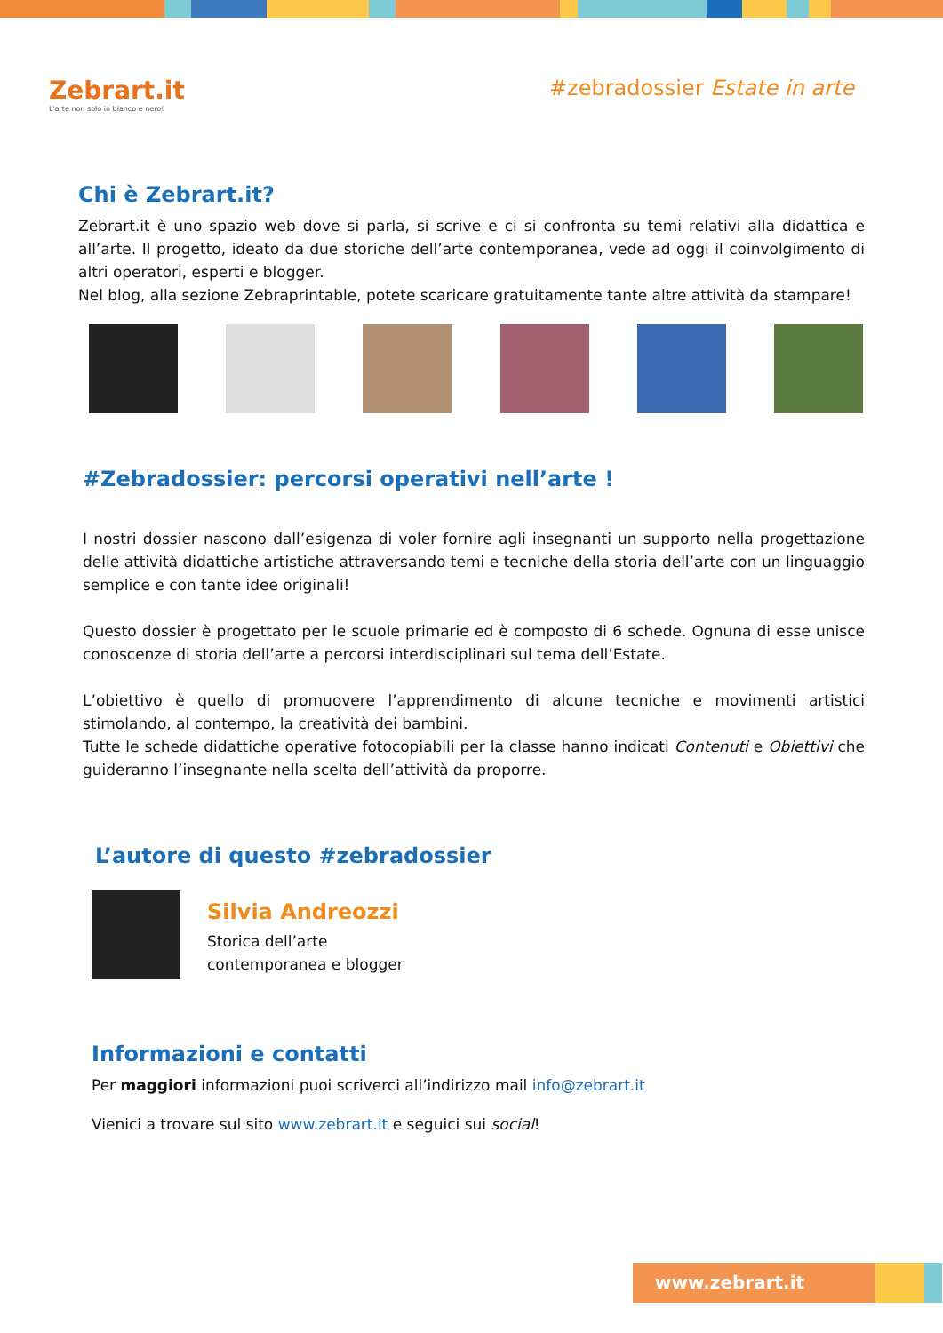Zebrart.it
L'arte non solo in bianco e nero!
#zebradossier Estate in arte
Chi è Zebrart.it?
Zebrart.it è uno spazio web dove si parla, si scrive e ci si confronta su temi relativi alla didattica e all’arte. Il progetto, ideato da due storiche dell’arte contemporanea, vede ad oggi il coinvolgimento di altri operatori, esperti e blogger.
Nel blog, alla sezione Zebraprintable, potete scaricare gratuitamente tante altre attività da stampare!
#Zebradossier: percorsi operativi nell’arte !
I nostri dossier nascono dall’esigenza di voler fornire agli insegnanti un supporto nella progettazione delle attività didattiche artistiche attraversando temi e tecniche della storia dell’arte con un linguaggio semplice e con tante idee originali!
Questo dossier è progettato per le scuole primarie ed è composto di 6 schede. Ognuna di esse unisce conoscenze di storia dell’arte a percorsi interdisciplinari sul tema dell’Estate.
L’obiettivo è quello di promuovere l’apprendimento di alcune tecniche e movimenti artistici stimolando, al contempo, la creatività dei bambini.
Tutte le schede didattiche operative fotocopiabili per la classe hanno indicati Contenuti e Obiettivi che guideranno l’insegnante nella scelta dell’attività da proporre.
L’autore di questo #zebradossier
Silvia Andreozzi
Storica dell’arte
contemporanea e blogger
Informazioni e contatti
Per maggiori informazioni puoi scriverci all’indirizzo mail info@zebrart.it
Vienici a trovare sul sito www.zebrart.it e seguici sui social!
www.zebrart.it